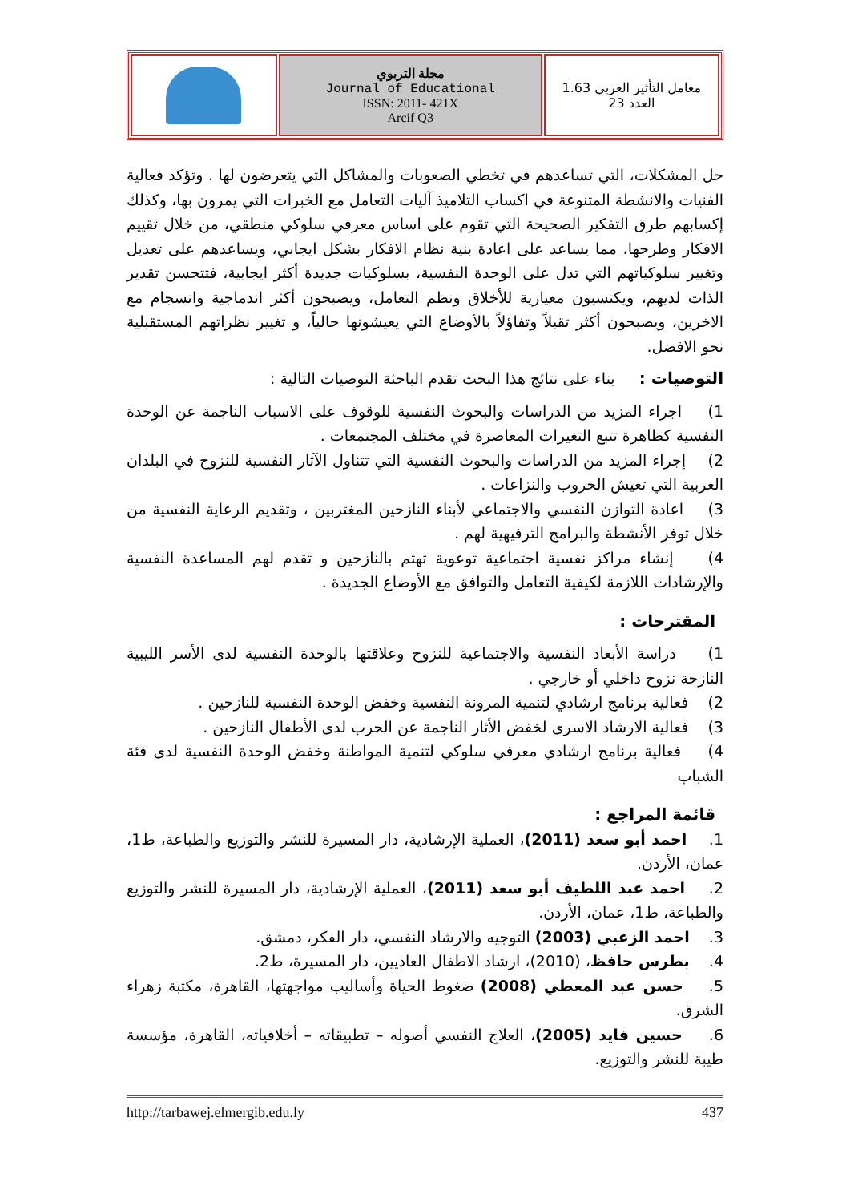| | مجلة التربوي Journal of Educational ISSN: 2011- 421X Arcif Q3 | معامل التأثير العربي 1.63 العدد 23 |
حل المشكلات، التي تساعدهم في تخطي الصعوبات والمشاكل التي يتعرضون لها . وتؤكد فعالية الفنيات والانشطة المتنوعة في اكساب التلاميذ آليات التعامل مع الخبرات التي يمرون بها، وكذلك إكسابهم طرق التفكير الصحيحة التي تقوم على اساس معرفي سلوكي منطقي، من خلال تقييم الافكار وطرحها، مما يساعد على اعادة بنية نظام الافكار بشكل ايجابي، ويساعدهم على تعديل وتغيير سلوكياتهم التي تدل على الوحدة النفسية، بسلوكيات جديدة أكثر ايجابية، فتتحسن تقدير الذات لديهم، ويكتسبون معيارية للأخلاق ونظم التعامل، ويصبحون أكثر اندماجية وانسجام مع الاخرين، ويصبحون أكثر تقبلاً وتفاؤلاً بالأوضاع التي يعيشونها حالياً، و تغيير نظراتهم المستقبلية نحو الافضل.
التوصيات : بناء على نتائج هذا البحث تقدم الباحثة التوصيات التالية :
1) اجراء المزيد من الدراسات والبحوث النفسية للوقوف على الاسباب الناجمة عن الوحدة النفسية كظاهرة تتبع التغيرات المعاصرة في مختلف المجتمعات .
2) إجراء المزيد من الدراسات والبحوث النفسية التي تتناول الآثار النفسية للنزوح في البلدان العربية التي تعيش الحروب والنزاعات .
3) اعادة التوازن النفسي والاجتماعي لأبناء النازحين المغتربين ، وتقديم الرعاية النفسية من خلال توفر الأنشطة والبرامج الترفيهية لهم .
4) إنشاء مراكز نفسية اجتماعية توعوية تهتم بالنازحين و تقدم لهم المساعدة النفسية والإرشادات اللازمة لكيفية التعامل والتوافق مع الأوضاع الجديدة .
المقترحات :
1) دراسة الأبعاد النفسية والاجتماعية للنزوح وعلاقتها بالوحدة النفسية لدى الأسر الليبية النازحة نزوح داخلي أو خارجي .
2) فعالية برنامج ارشادي لتنمية المرونة النفسية وخفض الوحدة النفسية للنازحين .
3) فعالية الارشاد الاسرى لخفض الأثار الناجمة عن الحرب لدى الأطفال النازحين .
4) فعالية برنامج ارشادي معرفي سلوكي لتنمية المواطنة وخفض الوحدة النفسية لدى فئة الشباب
قائمة المراجع :
1. احمد أبو سعد (2011)، العملية الإرشادية، دار المسيرة للنشر والتوزيع والطباعة، ط1، عمان، الأردن.
2. احمد عبد اللطيف أبو سعد (2011)، العملية الإرشادية، دار المسيرة للنشر والتوزيع والطباعة، ط1، عمان، الأردن.
3. احمد الزعبي (2003) التوجيه والارشاد النفسي، دار الفكر، دمشق.
4. بطرس حافظ، (2010)، ارشاد الاطفال العاديين، دار المسيرة، ط2.
5. حسن عبد المعطي (2008) ضغوط الحياة وأساليب مواجهتها، القاهرة، مكتبة زهراء الشرق.
6. حسين فايد (2005)، العلاج النفسي أصوله – تطبيقاته – أخلاقياته، القاهرة، مؤسسة طيبة للنشر والتوزيع.
http://tarbawej.elmergib.edu.ly 437